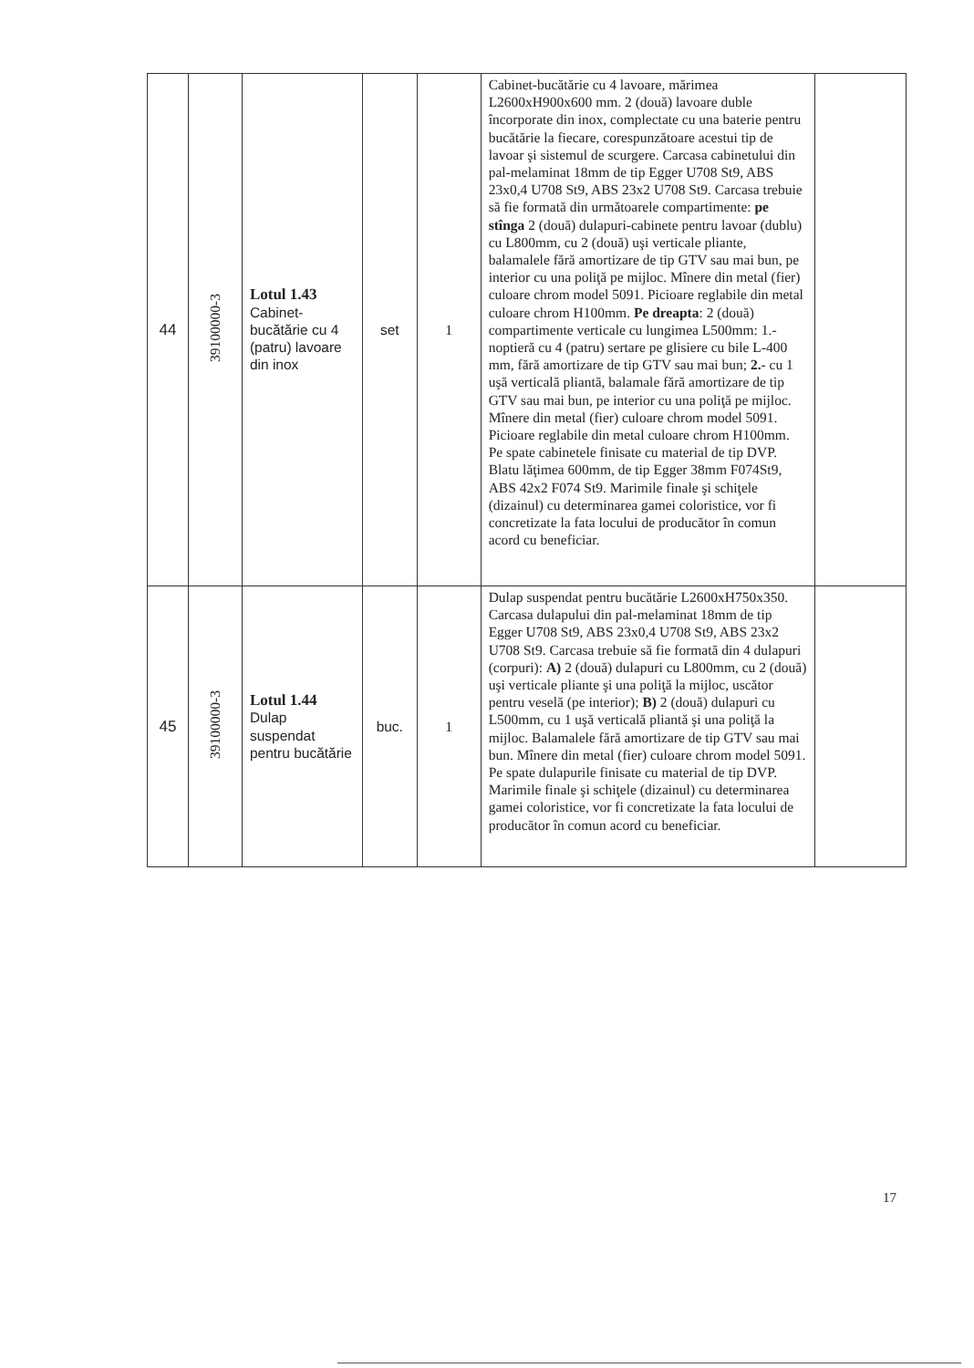| 44 | 39100000-3 | Lotul 1.43 Cabinet-bucătărie cu 4 (patru) lavoare din inox | set | 1 | Cabinet-bucătărie cu 4 lavoare, mărimea L2600xH900x600 mm. 2 (două) lavoare duble încorporate din inox, complectate cu una baterie pentru bucătărie la fiecare, corespunzătoare acestui tip de lavoar şi sistemul de scurgere. Carcasa cabinetului din pal-melaminat 18mm de tip Egger U708 St9, ABS 23x0,4 U708 St9, ABS 23x2 U708 St9. Carcasa trebuie să fie formată din următoarele compartimente: pe stînga 2 (două) dulapuri-cabinete pentru lavoar (dublu) cu L800mm, cu 2 (două) uşi verticale pliante, balamalele fără amortizare de tip GTV sau mai bun, pe interior cu una poliţă pe mijloc. Mînere din metal (fier) culoare chrom model 5091. Picioare reglabile din metal culoare chrom H100mm. Pe dreapta : 2 (două) compartimente verticale cu lungimea L500mm: 1.- noptieră cu 4 (patru) sertare pe glisiere cu bile L-400 mm, fără amortizare de tip GTV sau mai bun; 2. - cu 1 uşă verticală pliantă, balamale fără amortizare de tip GTV sau mai bun, pe interior cu una poliţă pe mijloc. Mînere din metal (fier) culoare chrom model 5091. Picioare reglabile din metal culoare chrom H100mm. Pe spate cabinetele finisate cu material de tip DVP. Blatu lăţimea 600mm, de tip Egger 38mm F074St9, ABS 42x2 F074 St9. Marimile finale şi schiţele (dizainul) cu determinarea gamei coloristice, vor fi concretizate la fata locului de producător în comun acord cu beneficiar. | |
| 45 | 39100000-3 | Lotul 1.44 Dulap suspendat pentru bucătărie | buc. | 1 | Dulap suspendat pentru bucătărie L2600xH750x350. Carcasa dulapului din pal-melaminat 18mm de tip Egger U708 St9, ABS 23x0,4 U708 St9, ABS 23x2 U708 St9. Carcasa trebuie să fie formată din 4 dulapuri (corpuri): A) 2 (două) dulapuri cu L800mm, cu 2 (două) uşi verticale pliante şi una poliţă la mijloc, uscător pentru veselă (pe interior); B) 2 (două) dulapuri cu L500mm, cu 1 uşă verticală pliantă şi una poliţă la mijloc. Balamalele fără amortizare de tip GTV sau mai bun. Mînere din metal (fier) culoare chrom model 5091. Pe spate dulapurile finisate cu material de tip DVP. Marimile finale şi schiţele (dizainul) cu determinarea gamei coloristice, vor fi concretizate la fata locului de producător în comun acord cu beneficiar. | |
17